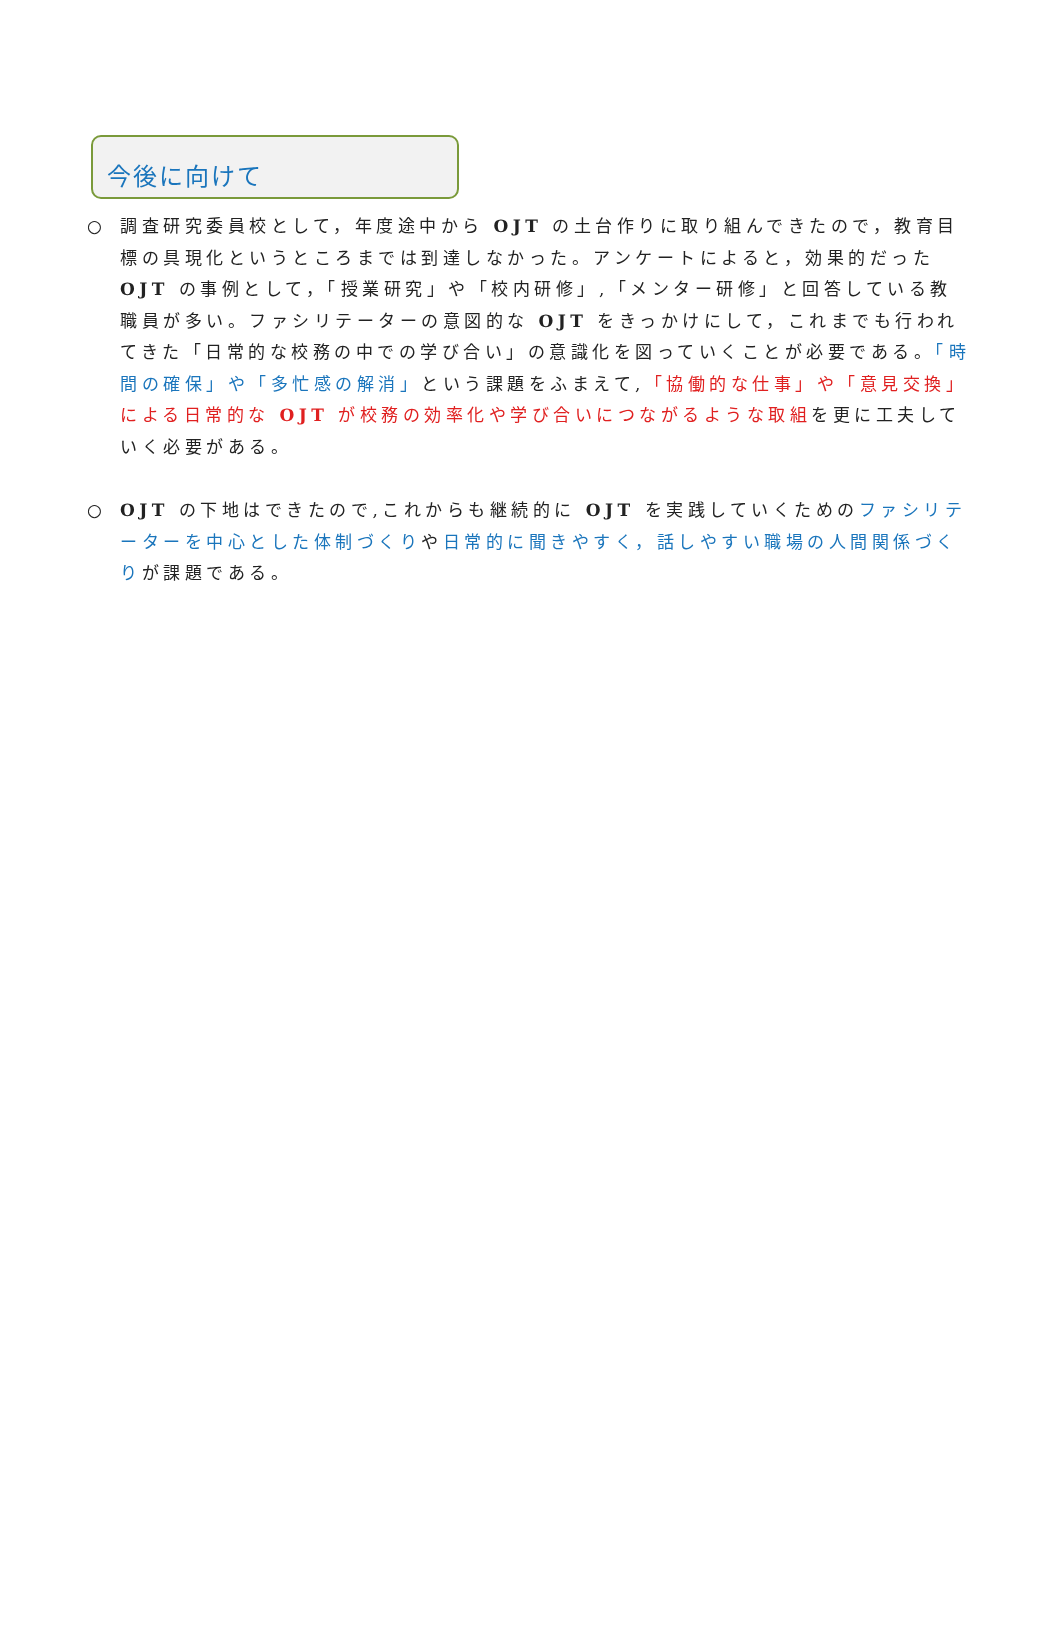今後に向けて
○ 調査研究委員校として，年度途中から OJT の土台作りに取り組んできたので，教育目標の具現化というところまでは到達しなかった。アンケートによると，効果的だった OJT の事例として，「授業研究」や「校内研修」,「メンター研修」と回答している教職員が多い。ファシリテーターの意図的な OJT をきっかけにして，これまでも行われてきた「日常的な校務の中での学び合い」の意識化を図っていくことが必要である。「時間の確保」や「多忙感の解消」という課題をふまえて,「協働的な仕事」や「意見交換」による日常的な OJT が校務の効率化や学び合いにつながるような取組を更に工夫していく必要がある。
○ OJT の下地はできたので,これからも継続的に OJT を実践していくためのファシリテーターを中心とした体制づくりや日常的に聞きやすく，話しやすい職場の人間関係づくりが課題である。